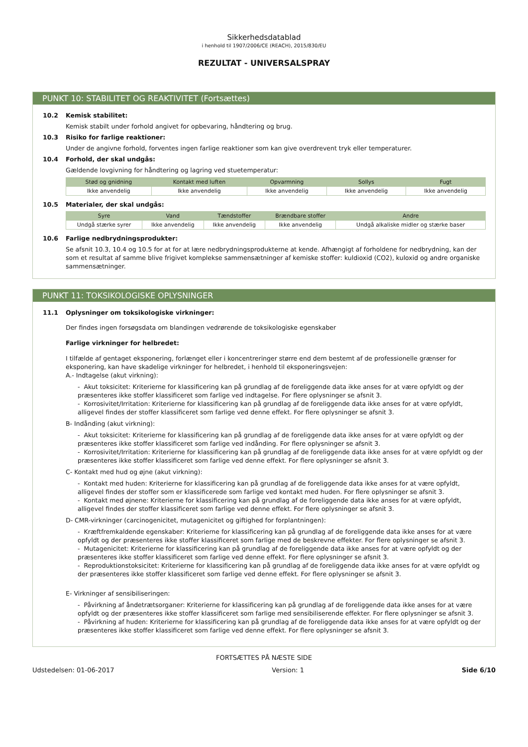Sikkerhedsdatablad
i henhold til 1907/2006/CE (REACH), 2015/830/EU
REZULTAT - UNIVERSALSPRAY
PUNKT 10: STABILITET OG REAKTIVITET (Fortsættes)
10.2 Kemisk stabilitet:
Kemisk stabilt under forhold angivet for opbevaring, håndtering og brug.
10.3 Risiko for farlige reaktioner:
Under de angivne forhold, forventes ingen farlige reaktioner som kan give overdrevent tryk eller temperaturer.
10.4 Forhold, der skal undgås:
Gældende lovgivning for håndtering og lagring ved stuetemperatur:
| Stød og gnidning | Kontakt med luften | Opvarmning | Sollys | Fugt |
| --- | --- | --- | --- | --- |
| Ikke anvendelig | Ikke anvendelig | Ikke anvendelig | Ikke anvendelig | Ikke anvendelig |
10.5 Materialer, der skal undgås:
| Syre | Vand | Tændstoffer | Brændbare stoffer | Andre |
| --- | --- | --- | --- | --- |
| Undgå stærke syrer | Ikke anvendelig | Ikke anvendelig | Ikke anvendelig | Undgå alkaliske midler og stærke baser |
10.6 Farlige nedbrydningsprodukter:
Se afsnit 10.3, 10.4 og 10.5 for at for at lære nedbrydningsprodukterne at kende. Afhængigt af forholdene for nedbrydning, kan der som et resultat af samme blive frigivet komplekse sammensætninger af kemiske stoffer: kuldioxid (CO2), kuloxid og andre organiske sammensætninger.
PUNKT 11: TOKSIKOLOGISKE OPLYSNINGER
11.1 Oplysninger om toksikologiske virkninger:
Der findes ingen forsøgsdata om blandingen vedrørende de toksikologiske egenskaber
Farlige virkninger for helbredet:
I tilfælde af gentaget eksponering, forlænget eller i koncentreringer større end dem bestemt af de professionelle grænser for eksponering, kan have skadelige virkninger for helbredet, i henhold til eksponeringsvejen:
A.- Indtagelse (akut virkning):
- Akut toksicitet: Kriterierne for klassificering kan på grundlag af de foreliggende data ikke anses for at være opfyldt og der præsenteres ikke stoffer klassificeret som farlige ved indtagelse. For flere oplysninger se afsnit 3.
- Korrosivitet/Irritation: Kriterierne for klassificering kan på grundlag af de foreliggende data ikke anses for at være opfyldt, alligevel findes der stoffer klassificeret som farlige ved denne effekt. For flere oplysninger se afsnit 3.
B- Indånding (akut virkning):
- Akut toksicitet: Kriterierne for klassificering kan på grundlag af de foreliggende data ikke anses for at være opfyldt og der præsenteres ikke stoffer klassificeret som farlige ved indånding. For flere oplysninger se afsnit 3.
- Korrosivitet/Irritation: Kriterierne for klassificering kan på grundlag af de foreliggende data ikke anses for at være opfyldt og der præsenteres ikke stoffer klassificeret som farlige ved denne effekt. For flere oplysninger se afsnit 3.
C- Kontakt med hud og øjne (akut virkning):
- Kontakt med huden: Kriterierne for klassificering kan på grundlag af de foreliggende data ikke anses for at være opfyldt, alligevel findes der stoffer som er klassificerede som farlige ved kontakt med huden. For flere oplysninger se afsnit 3.
- Kontakt med øjnene: Kriterierne for klassificering kan på grundlag af de foreliggende data ikke anses for at være opfyldt, alligevel findes der stoffer klassificeret som farlige ved denne effekt. For flere oplysninger se afsnit 3.
D- CMR-virkninger (carcinogenicitet, mutagenicitet og giftighed for forplantningen):
- Kræftfremkaldende egenskaber: Kriterierne for klassificering kan på grundlag af de foreliggende data ikke anses for at være opfyldt og der præsenteres ikke stoffer klassificeret som farlige med de beskrevne effekter. For flere oplysninger se afsnit 3.
- Mutagenicitet: Kriterierne for klassificering kan på grundlag af de foreliggende data ikke anses for at være opfyldt og der præsenteres ikke stoffer klassificeret som farlige ved denne effekt. For flere oplysninger se afsnit 3.
- Reproduktionstoksicitet: Kriterierne for klassificering kan på grundlag af de foreliggende data ikke anses for at være opfyldt og der præsenteres ikke stoffer klassificeret som farlige ved denne effekt. For flere oplysninger se afsnit 3.
E- Virkninger af sensibiliseringen:
- Påvirkning af åndetrætsorganer: Kriterierne for klassificering kan på grundlag af de foreliggende data ikke anses for at være opfyldt og der præsenteres ikke stoffer klassificeret som farlige med sensibiliserende effekter. For flere oplysninger se afsnit 3.
- Påvirkning af huden: Kriterierne for klassificering kan på grundlag af de foreliggende data ikke anses for at være opfyldt og der præsenteres ikke stoffer klassificeret som farlige ved denne effekt. For flere oplysninger se afsnit 3.
FORTSÆTTES PÅ NÆSTE SIDE
Udstedelsen: 01-06-2017 Version: 1 Side 6/10